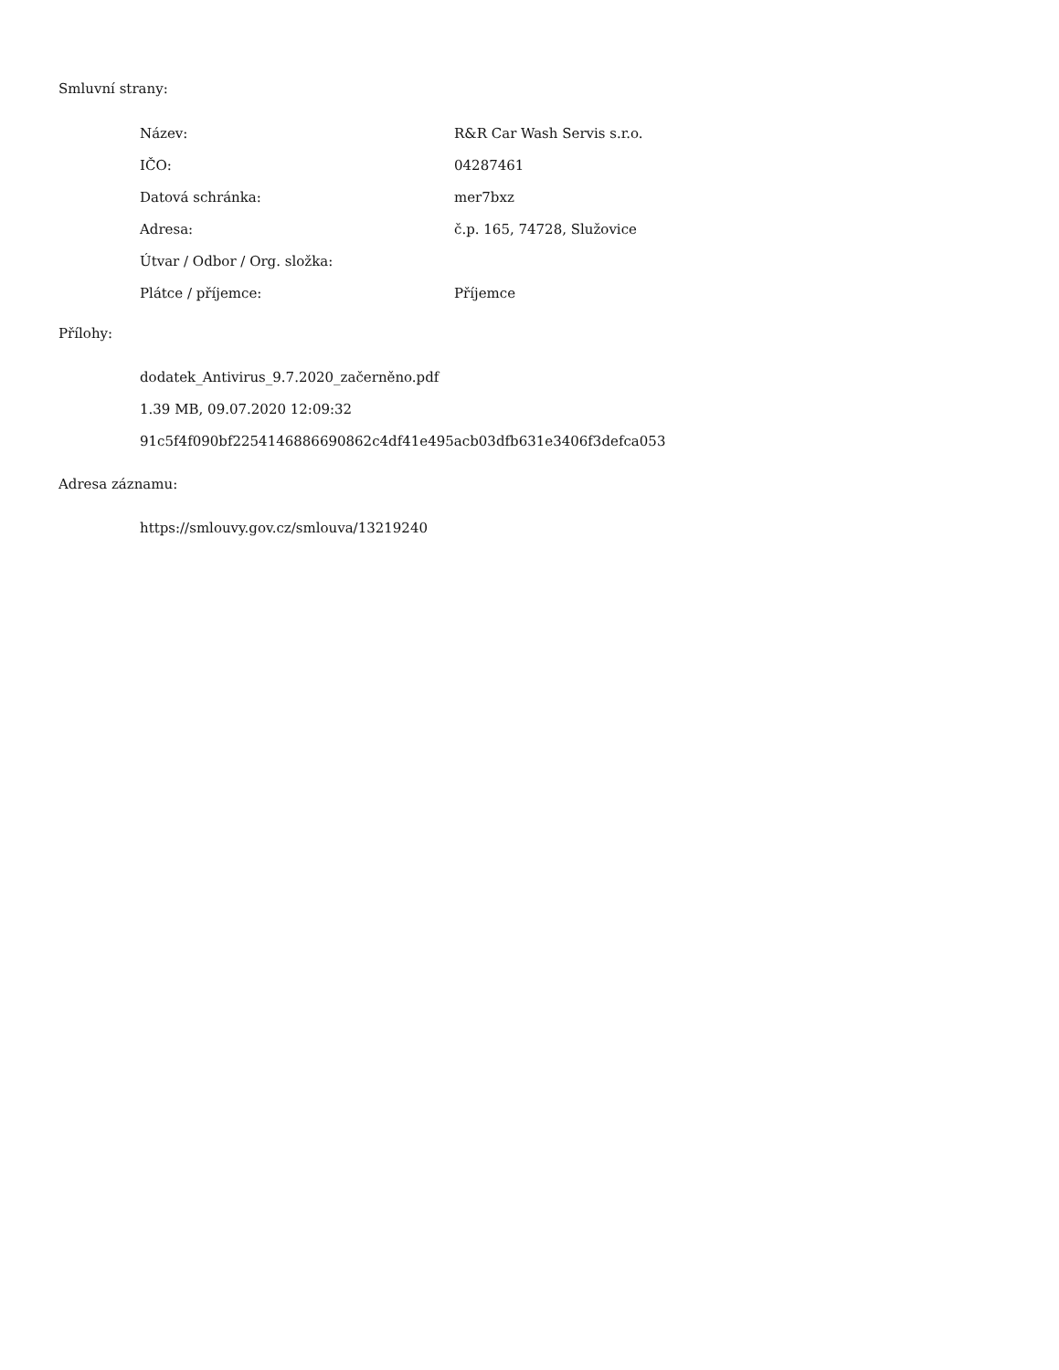Smluvní strany:
| Název: | R&R Car Wash Servis s.r.o. |
| IČO: | 04287461 |
| Datová schránka: | mer7bxz |
| Adresa: | č.p. 165, 74728, Služovice |
| Útvar / Odbor / Org. složka: | |
| Plátce / příjemce: | Příjemce |
Přílohy:
dodatek_Antivirus_9.7.2020_začerněno.pdf
1.39 MB, 09.07.2020 12:09:32
91c5f4f090bf2254146886690862c4df41e495acb03dfb631e3406f3defca053
Adresa záznamu:
https://smlouvy.gov.cz/smlouva/13219240